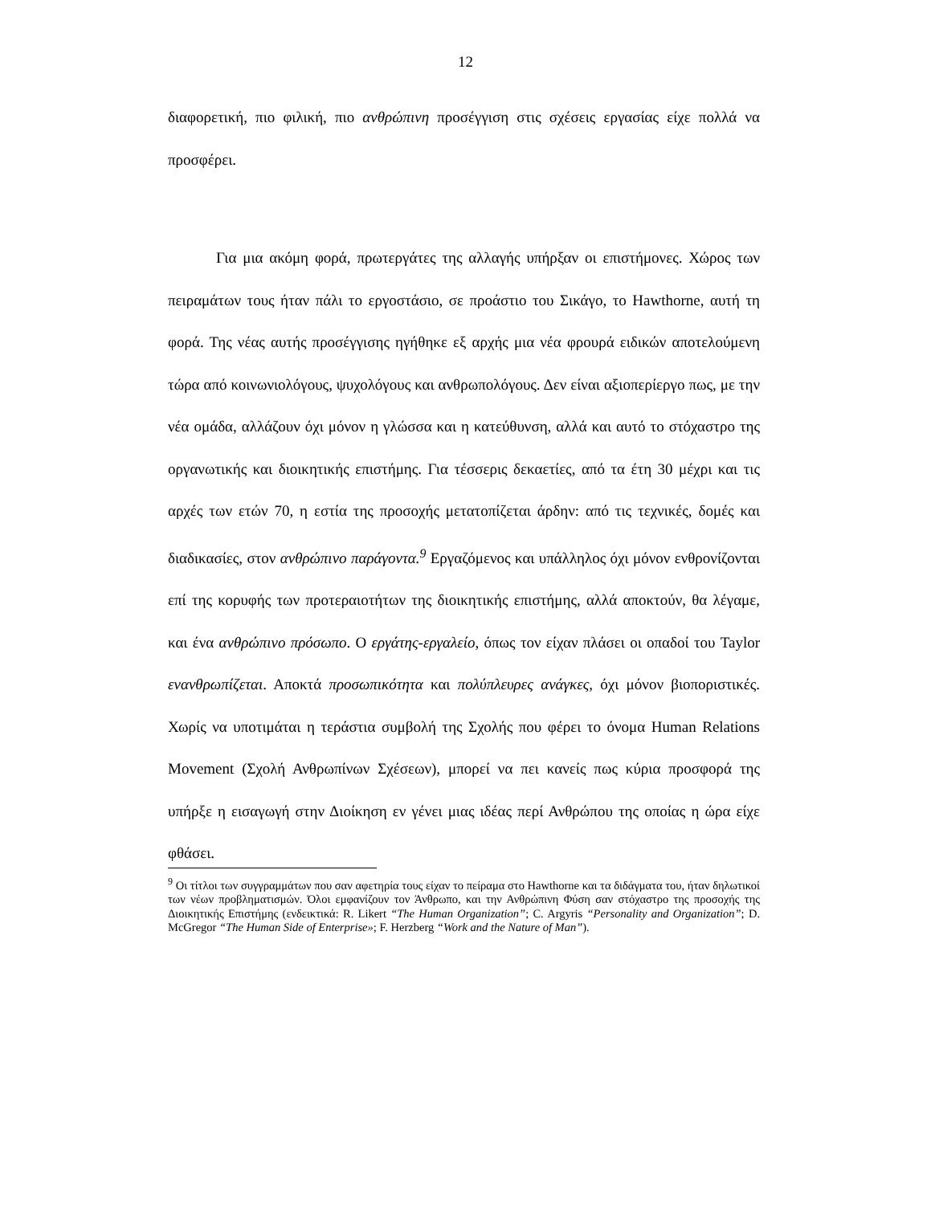12
διαφορετική, πιο φιλική, πιο ανθρώπινη προσέγγιση στις σχέσεις εργασίας είχε πολλά να προσφέρει.
Για μια ακόμη φορά, πρωτεργάτες της αλλαγής υπήρξαν οι επιστήμονες. Χώρος των πειραμάτων τους ήταν πάλι το εργοστάσιο, σε προάστιο του Σικάγο, το Hawthorne, αυτή τη φορά. Της νέας αυτής προσέγγισης ηγήθηκε εξ αρχής μια νέα φρουρά ειδικών αποτελούμενη τώρα από κοινωνιολόγους, ψυχολόγους και ανθρωπολόγους. Δεν είναι αξιοπερίεργο πως, με την νέα ομάδα, αλλάζουν όχι μόνον η γλώσσα και η κατεύθυνση, αλλά και αυτό το στόχαστρο της οργανωτικής και διοικητικής επιστήμης. Για τέσσερις δεκαετίες, από τα έτη 30 μέχρι και τις αρχές των ετών 70, η εστία της προσοχής μετατοπίζεται άρδην: από τις τεχνικές, δομές και διαδικασίες, στον ανθρώπινο παράγοντα.<sup>9</sup> Εργαζόμενος και υπάλληλος όχι μόνον ενθρονίζονται επί της κορυφής των προτεραιοτήτων της διοικητικής επιστήμης, αλλά αποκτούν, θα λέγαμε, και ένα ανθρώπινο πρόσωπο. Ο εργάτης-εργαλείο, όπως τον είχαν πλάσει οι οπαδοί του Taylor εναν­θρωπίζεται. Αποκτά προσωπικότητα και πολύπλευρες ανάγκες, όχι μόνον βιοποριστικές. Χωρίς να υποτιμάται η τεράστια συμβολή της Σχολής που φέρει το όνομα Human Relations Movement (Σχολή Ανθρωπίνων Σχέσεων), μπορεί να πει κανείς πως κύρια προσφορά της υπήρξε η εισαγωγή στην Διοίκηση εν γένει μιας ιδέας περί Ανθρώπου της οποίας η ώρα είχε φθάσει.
<sup>9</sup> Οι τίτλοι των συγγραμμάτων που σαν αφετηρία τους είχαν το πείραμα στο Hawthorne και τα διδάγματα του, ήταν δηλωτικοί των νέων προβληματισμών. Όλοι εμφανίζουν τον Άνθρωπο, και την Ανθρώπινη Φύση σαν στόχαστρο της προσοχής της Διοικητικής Επιστήμης (ενδεικτικά: R. Likert “The Human Organization”; C. Argyris “Personality and Organization”; D. McGregor “The Human Side of Enterprise»; F. Herzberg “Work and the Nature of Man”).